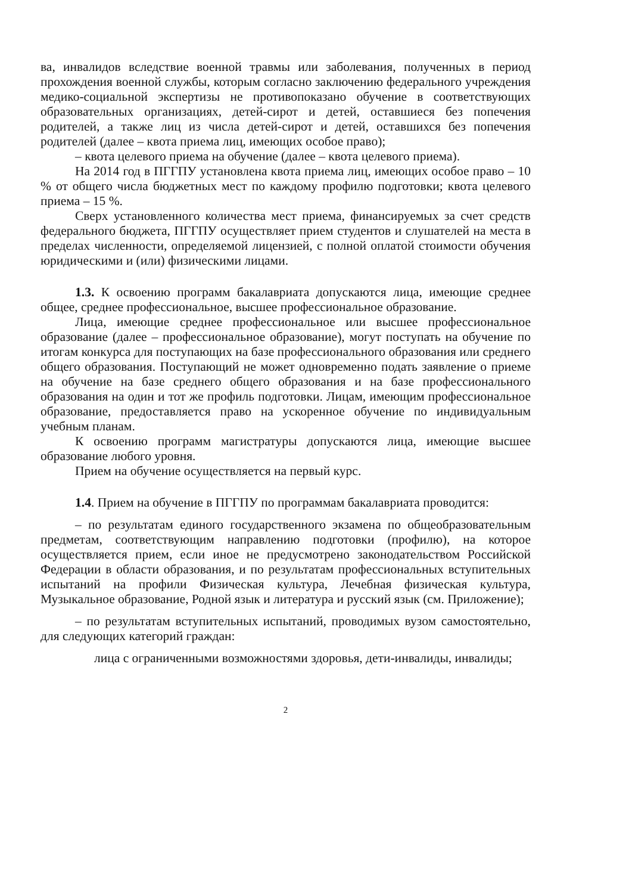ва, инвалидов вследствие военной травмы или заболевания, полученных в период прохождения военной службы, которым согласно заключению федерального учреждения медико-социальной экспертизы не противопоказано обучение в соответствующих образовательных организациях, детей-сирот и детей, оставшиеся без попечения родителей, а также лиц из числа детей-сирот и детей, оставшихся без попечения родителей (далее – квота приема лиц, имеющих особое право);
– квота целевого приема на обучение (далее – квота целевого приема).
На 2014 год в ПГГПУ установлена квота приема лиц, имеющих особое право – 10 % от общего числа бюджетных мест по каждому профилю подготовки; квота целевого приема – 15 %.
Сверх установленного количества мест приема, финансируемых за счет средств федерального бюджета, ПГГПУ осуществляет прием студентов и слушателей на места в пределах численности, определяемой лицензией, с полной оплатой стоимости обучения юридическими и (или) физическими лицами.
1.3. К освоению программ бакалавриата допускаются лица, имеющие среднее общее, среднее профессиональное, высшее профессиональное образование.
Лица, имеющие среднее профессиональное или высшее профессиональное образование (далее – профессиональное образование), могут поступать на обучение по итогам конкурса для поступающих на базе профессионального образования или среднего общего образования. Поступающий не может одновременно подать заявление о приеме на обучение на базе среднего общего образования и на базе профессионального образования на один и тот же профиль подготовки. Лицам, имеющим профессиональное образование, предоставляется право на ускоренное обучение по индивидуальным учебным планам.
К освоению программ магистратуры допускаются лица, имеющие высшее образование любого уровня.
Прием на обучение осуществляется на первый курс.
1.4. Прием на обучение в ПГГПУ по программам бакалавриата проводится:
– по результатам единого государственного экзамена по общеобразовательным предметам, соответствующим направлению подготовки (профилю), на которое осуществляется прием, если иное не предусмотрено законодательством Российской Федерации в области образования, и по результатам профессиональных вступительных испытаний на профили Физическая культура, Лечебная физическая культура, Музыкальное образование, Родной язык и литература и русский язык (см. Приложение);
– по результатам вступительных испытаний, проводимых вузом самостоятельно, для следующих категорий граждан:
лица с ограниченными возможностями здоровья, дети-инвалиды, инвалиды;
2